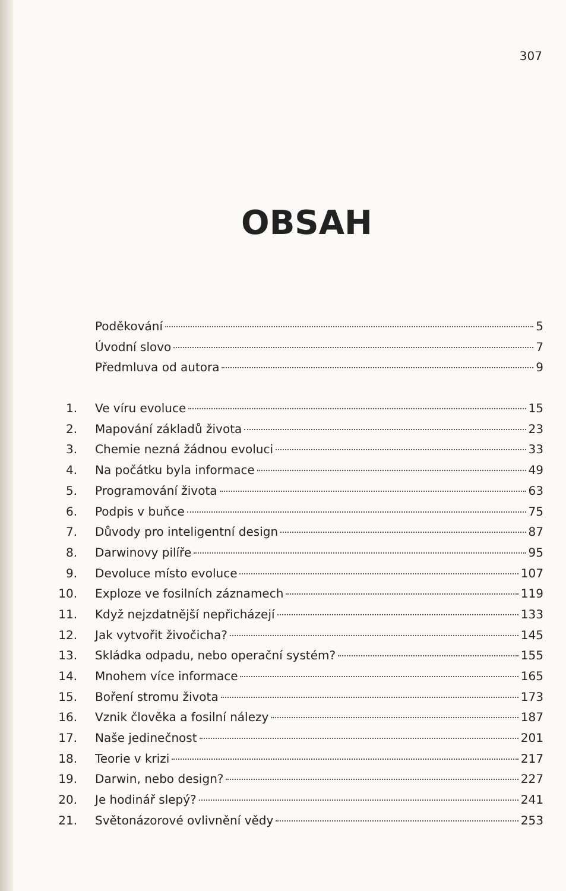307
OBSAH
Poděkování 5
Úvodní slovo 7
Předmluva od autora 9
1. Ve víru evoluce 15
2. Mapování základů života 23
3. Chemie nezná žádnou evoluci 33
4. Na počátku byla informace 49
5. Programování života 63
6. Podpis v buňce 75
7. Důvody pro inteligentní design 87
8. Darwinovy pilíře 95
9. Devoluce místo evoluce 107
10. Exploze ve fosilních záznamech 119
11. Když nejzdatnější nepřicházejí 133
12. Jak vytvořit živočicha? 145
13. Skládka odpadu, nebo operační systém? 155
14. Mnohem více informace 165
15. Boření stromu života 173
16. Vznik člověka a fosilní nálezy 187
17. Naše jedinečnost 201
18. Teorie v krizi 217
19. Darwin, nebo design? 227
20. Je hodinář slepý? 241
21. Světonázorové ovlivnění vědy 253